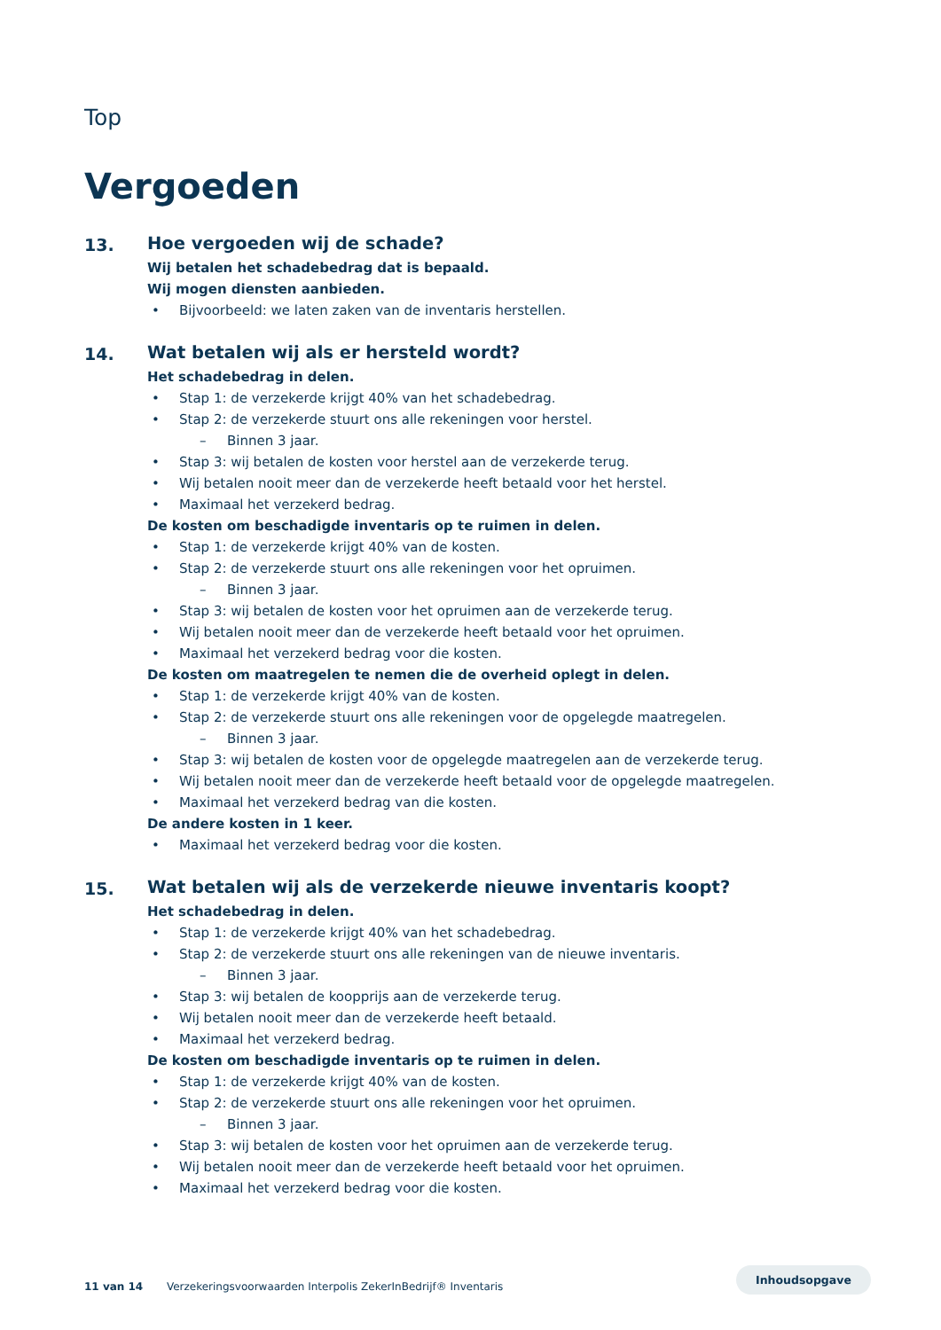Top
Vergoeden
13. Hoe vergoeden wij de schade?
Wij betalen het schadebedrag dat is bepaald.
Wij mogen diensten aanbieden.
• Bijvoorbeeld: we laten zaken van de inventaris herstellen.
14. Wat betalen wij als er hersteld wordt?
Het schadebedrag in delen.
• Stap 1: de verzekerde krijgt 40% van het schadebedrag.
• Stap 2: de verzekerde stuurt ons alle rekeningen voor herstel.
– Binnen 3 jaar.
• Stap 3: wij betalen de kosten voor herstel aan de verzekerde terug.
• Wij betalen nooit meer dan de verzekerde heeft betaald voor het herstel.
• Maximaal het verzekerd bedrag.
De kosten om beschadigde inventaris op te ruimen in delen.
• Stap 1: de verzekerde krijgt 40% van de kosten.
• Stap 2: de verzekerde stuurt ons alle rekeningen voor het opruimen.
– Binnen 3 jaar.
• Stap 3: wij betalen de kosten voor het opruimen aan de verzekerde terug.
• Wij betalen nooit meer dan de verzekerde heeft betaald voor het opruimen.
• Maximaal het verzekerd bedrag voor die kosten.
De kosten om maatregelen te nemen die de overheid oplegt in delen.
• Stap 1: de verzekerde krijgt 40% van de kosten.
• Stap 2: de verzekerde stuurt ons alle rekeningen voor de opgelegde maatregelen.
– Binnen 3 jaar.
• Stap 3: wij betalen de kosten voor de opgelegde maatregelen aan de verzekerde terug.
• Wij betalen nooit meer dan de verzekerde heeft betaald voor de opgelegde maatregelen.
• Maximaal het verzekerd bedrag van die kosten.
De andere kosten in 1 keer.
• Maximaal het verzekerd bedrag voor die kosten.
15. Wat betalen wij als de verzekerde nieuwe inventaris koopt?
Het schadebedrag in delen.
• Stap 1: de verzekerde krijgt 40% van het schadebedrag.
• Stap 2: de verzekerde stuurt ons alle rekeningen van de nieuwe inventaris.
– Binnen 3 jaar.
• Stap 3: wij betalen de koopprijs aan de verzekerde terug.
• Wij betalen nooit meer dan de verzekerde heeft betaald.
• Maximaal het verzekerd bedrag.
De kosten om beschadigde inventaris op te ruimen in delen.
• Stap 1: de verzekerde krijgt 40% van de kosten.
• Stap 2: de verzekerde stuurt ons alle rekeningen voor het opruimen.
– Binnen 3 jaar.
• Stap 3: wij betalen de kosten voor het opruimen aan de verzekerde terug.
• Wij betalen nooit meer dan de verzekerde heeft betaald voor het opruimen.
• Maximaal het verzekerd bedrag voor die kosten.
11 van 14 Verzekeringsvoorwaarden Interpolis ZekerInBedrijf® Inventaris
Inhoudsopgave